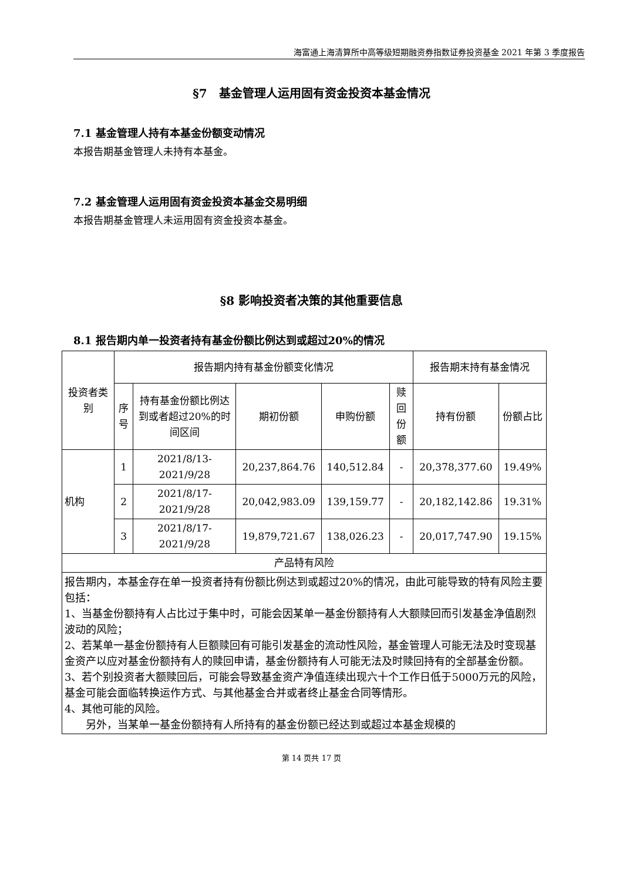海富通上海清算所中高等级短期融资券指数证券投资基金 2021 年第 3 季度报告
§7　基金管理人运用固有资金投资本基金情况
7.1 基金管理人持有本基金份额变动情况
本报告期基金管理人未持有本基金。
7.2 基金管理人运用固有资金投资本基金交易明细
本报告期基金管理人未运用固有资金投资本基金。
§8 影响投资者决策的其他重要信息
8.1 报告期内单一投资者持有基金份额比例达到或超过20%的情况
| 投资者类别 | 报告期内持有基金份额变化情况 | | | | | 报告期末持有基金情况 | |
| --- | --- | --- | --- | --- | --- | --- | --- |
| | 序号 | 持有基金份额比例达到或者超过20%的时间区间 | 期初份额 | 申购份额 | 赎回份额 | 持有份额 | 份额占比 |
| 机构 | 1 | 2021/8/13-2021/9/28 | 20,237,864.76 | 140,512.84 | - | 20,378,377.60 | 19.49% |
| | 2 | 2021/8/17-2021/9/28 | 20,042,983.09 | 139,159.77 | - | 20,182,142.86 | 19.31% |
| | 3 | 2021/8/17-2021/9/28 | 19,879,721.67 | 138,026.23 | - | 20,017,747.90 | 19.15% |
| 产品特有风险 | | | | | | | |
| 报告期内，本基金存在单一投资者持有份额比例达到或超过20%的情况，由此可能导致的特有风险主要包括： 1、当基金份额持有人占比过于集中时，可能会因某单一基金份额持有人大额赎回而引发基金净值剧烈波动的风险； 2、若某单一基金份额持有人巨额赎回有可能引发基金的流动性风险，基金管理人可能无法及时变现基金资产以应对基金份额持有人的赎回申请，基金份额持有人可能无法及时赎回持有的全部基金份额。 3、若个别投资者大额赎回后，可能会导致基金资产净值连续出现六十个工作日低于5000万元的风险，基金可能会面临转换运作方式、与其他基金合并或者终止基金合同等情形。 4、其他可能的风险。 另外，当某单一基金份额持有人所持有的基金份额已经达到或超过本基金规模的 | | | | | | | |
第 14 页共 17 页